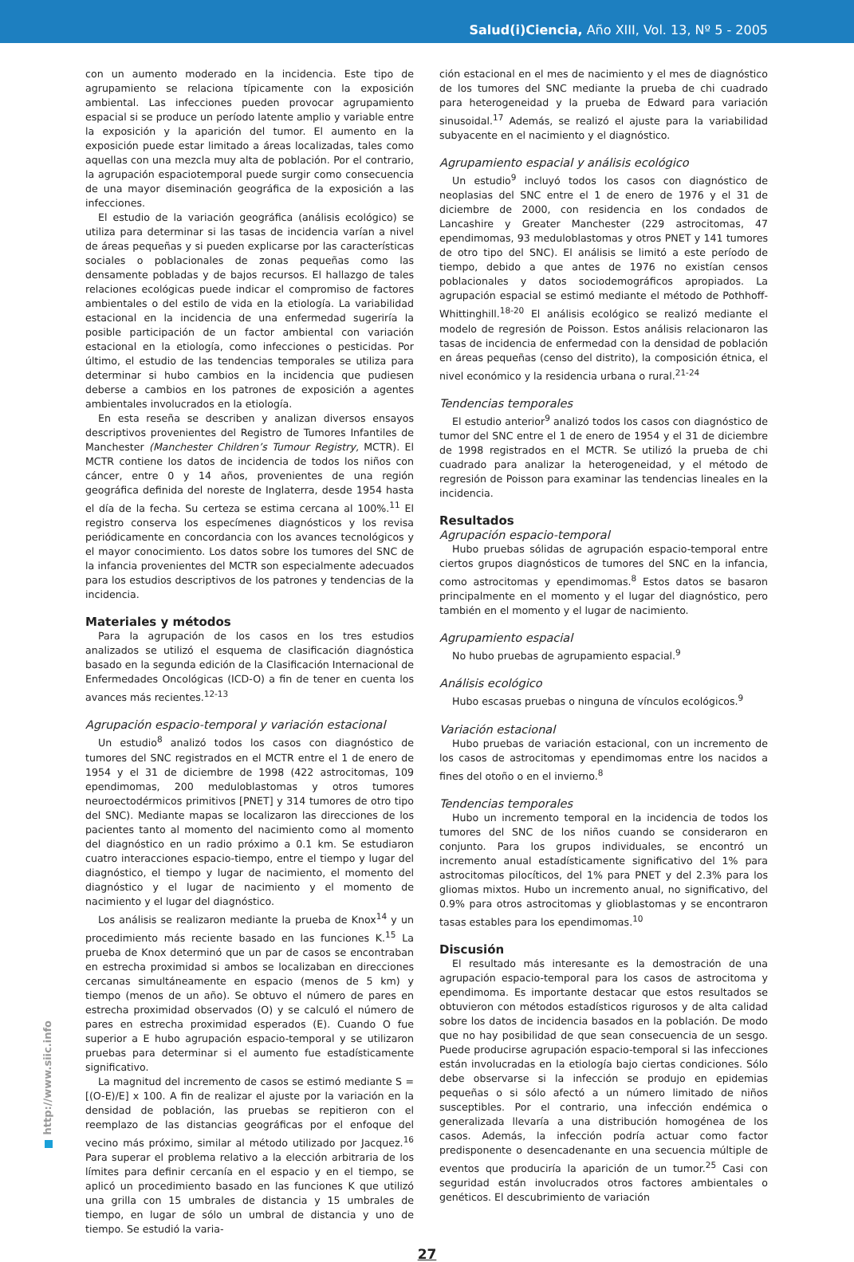Salud(i)Ciencia, Año XIII, Vol. 13, Nº 5 - 2005
con un aumento moderado en la incidencia. Este tipo de agrupamiento se relaciona típicamente con la exposición ambiental. Las infecciones pueden provocar agrupamiento espacial si se produce un período latente amplio y variable entre la exposición y la aparición del tumor. El aumento en la exposición puede estar limitado a áreas localizadas, tales como aquellas con una mezcla muy alta de población. Por el contrario, la agrupación espaciotemporal puede surgir como consecuencia de una mayor diseminación geográfica de la exposición a las infecciones.
El estudio de la variación geográfica (análisis ecológico) se utiliza para determinar si las tasas de incidencia varían a nivel de áreas pequeñas y si pueden explicarse por las características sociales o poblacionales de zonas pequeñas como las densamente pobladas y de bajos recursos. El hallazgo de tales relaciones ecológicas puede indicar el compromiso de factores ambientales o del estilo de vida en la etiología. La variabilidad estacional en la incidencia de una enfermedad sugeriría la posible participación de un factor ambiental con variación estacional en la etiología, como infecciones o pesticidas. Por último, el estudio de las tendencias temporales se utiliza para determinar si hubo cambios en la incidencia que pudiesen deberse a cambios en los patrones de exposición a agentes ambientales involucrados en la etiología.
En esta reseña se describen y analizan diversos ensayos descriptivos provenientes del Registro de Tumores Infantiles de Manchester (Manchester Children’s Tumour Registry, MCTR). El MCTR contiene los datos de incidencia de todos los niños con cáncer, entre 0 y 14 años, provenientes de una región geográfica definida del noreste de Inglaterra, desde 1954 hasta el día de la fecha. Su certeza se estima cercana al 100%.<sup>11</sup> El registro conserva los especímenes diagnósticos y los revisa periódicamente en concordancia con los avances tecnológicos y el mayor conocimiento. Los datos sobre los tumores del SNC de la infancia provenientes del MCTR son especialmente adecuados para los estudios descriptivos de los patrones y tendencias de la incidencia.
Materiales y métodos
Para la agrupación de los casos en los tres estudios analizados se utilizó el esquema de clasificación diagnóstica basado en la segunda edición de la Clasificación Internacional de Enfermedades Oncológicas (ICD-O) a fin de tener en cuenta los avances más recientes.<sup>12-13</sup>
Agrupación espacio-temporal y variación estacional
Un estudio<sup>8</sup> analizó todos los casos con diagnóstico de tumores del SNC registrados en el MCTR entre el 1 de enero de 1954 y el 31 de diciembre de 1998 (422 astrocitomas, 109 ependimomas, 200 meduloblastomas y otros tumores neuroectodérmicos primitivos [PNET] y 314 tumores de otro tipo del SNC). Mediante mapas se localizaron las direcciones de los pacientes tanto al momento del nacimiento como al momento del diagnóstico en un radio próximo a 0.1 km. Se estudiaron cuatro interacciones espacio-tiempo, entre el tiempo y lugar del diagnóstico, el tiempo y lugar de nacimiento, el momento del diagnóstico y el lugar de nacimiento y el momento de nacimiento y el lugar del diagnóstico.
Los análisis se realizaron mediante la prueba de Knox<sup>14</sup> y un procedimiento más reciente basado en las funciones K.<sup>15</sup> La prueba de Knox determinó que un par de casos se encontraban en estrecha proximidad si ambos se localizaban en direcciones cercanas simultáneamente en espacio (menos de 5 km) y tiempo (menos de un año). Se obtuvo el número de pares en estrecha proximidad observados (O) y se calculó el número de pares en estrecha proximidad esperados (E). Cuando O fue superior a E hubo agrupación espacio-temporal y se utilizaron pruebas para determinar si el aumento fue estadísticamente significativo.
La magnitud del incremento de casos se estimó mediante S = [(O-E)/E] x 100. A fin de realizar el ajuste por la variación en la densidad de población, las pruebas se repitieron con el reemplazo de las distancias geográficas por el enfoque del vecino más próximo, similar al método utilizado por Jacquez.<sup>16</sup> Para superar el problema relativo a la elección arbitraria de los límites para definir cercanía en el espacio y en el tiempo, se aplicó un procedimiento basado en las funciones K que utilizó una grilla con 15 umbrales de distancia y 15 umbrales de tiempo, en lugar de sólo un umbral de distancia y uno de tiempo. Se estudió la varia-
ción estacional en el mes de nacimiento y el mes de diagnóstico de los tumores del SNC mediante la prueba de chi cuadrado para heterogeneidad y la prueba de Edward para variación sinusoidal.<sup>17</sup> Además, se realizó el ajuste para la variabilidad subyacente en el nacimiento y el diagnóstico.
Agrupamiento espacial y análisis ecológico
Un estudio<sup>9</sup> incluyó todos los casos con diagnóstico de neoplasias del SNC entre el 1 de enero de 1976 y el 31 de diciembre de 2000, con residencia en los condados de Lancashire y Greater Manchester (229 astrocitomas, 47 ependimomas, 93 meduloblastomas y otros PNET y 141 tumores de otro tipo del SNC). El análisis se limitó a este período de tiempo, debido a que antes de 1976 no existían censos poblacionales y datos sociodemográficos apropiados. La agrupación espacial se estimó mediante el método de Pothhoff-Whittinghill.<sup>18-20</sup> El análisis ecológico se realizó mediante el modelo de regresión de Poisson. Estos análisis relacionaron las tasas de incidencia de enfermedad con la densidad de población en áreas pequeñas (censo del distrito), la composición étnica, el nivel económico y la residencia urbana o rural.<sup>21-24</sup>
Tendencias temporales
El estudio anterior<sup>9</sup> analizó todos los casos con diagnóstico de tumor del SNC entre el 1 de enero de 1954 y el 31 de diciembre de 1998 registrados en el MCTR. Se utilizó la prueba de chi cuadrado para analizar la heterogeneidad, y el método de regresión de Poisson para examinar las tendencias lineales en la incidencia.
Resultados
Agrupación espacio-temporal
Hubo pruebas sólidas de agrupación espacio-temporal entre ciertos grupos diagnósticos de tumores del SNC en la infancia, como astrocitomas y ependimomas.<sup>8</sup> Estos datos se basaron principalmente en el momento y el lugar del diagnóstico, pero también en el momento y el lugar de nacimiento.
Agrupamiento espacial
No hubo pruebas de agrupamiento espacial.<sup>9</sup>
Análisis ecológico
Hubo escasas pruebas o ninguna de vínculos ecológicos.<sup>9</sup>
Variación estacional
Hubo pruebas de variación estacional, con un incremento de los casos de astrocitomas y ependimomas entre los nacidos a fines del otoño o en el invierno.<sup>8</sup>
Tendencias temporales
Hubo un incremento temporal en la incidencia de todos los tumores del SNC de los niños cuando se consideraron en conjunto. Para los grupos individuales, se encontró un incremento anual estadísticamente significativo del 1% para astrocitomas pilocíticos, del 1% para PNET y del 2.3% para los gliomas mixtos. Hubo un incremento anual, no significativo, del 0.9% para otros astrocitomas y glioblastomas y se encontraron tasas estables para los ependimomas.<sup>10</sup>
Discusión
El resultado más interesante es la demostración de una agrupación espacio-temporal para los casos de astrocitoma y ependimoma. Es importante destacar que estos resultados se obtuvieron con métodos estadísticos rigurosos y de alta calidad sobre los datos de incidencia basados en la población. De modo que no hay posibilidad de que sean consecuencia de un sesgo. Puede producirse agrupación espacio-temporal si las infecciones están involucradas en la etiología bajo ciertas condiciones. Sólo debe observarse si la infección se produjo en epidemias pequeñas o si sólo afectó a un número limitado de niños susceptibles. Por el contrario, una infección endémica o generalizada llevaría a una distribución homogénea de los casos. Además, la infección podría actuar como factor predisponente o desencadenante en una secuencia múltiple de eventos que produciría la aparición de un tumor.<sup>25</sup> Casi con seguridad están involucrados otros factores ambientales o genéticos. El descubrimiento de variación
27
http://www.siic.info